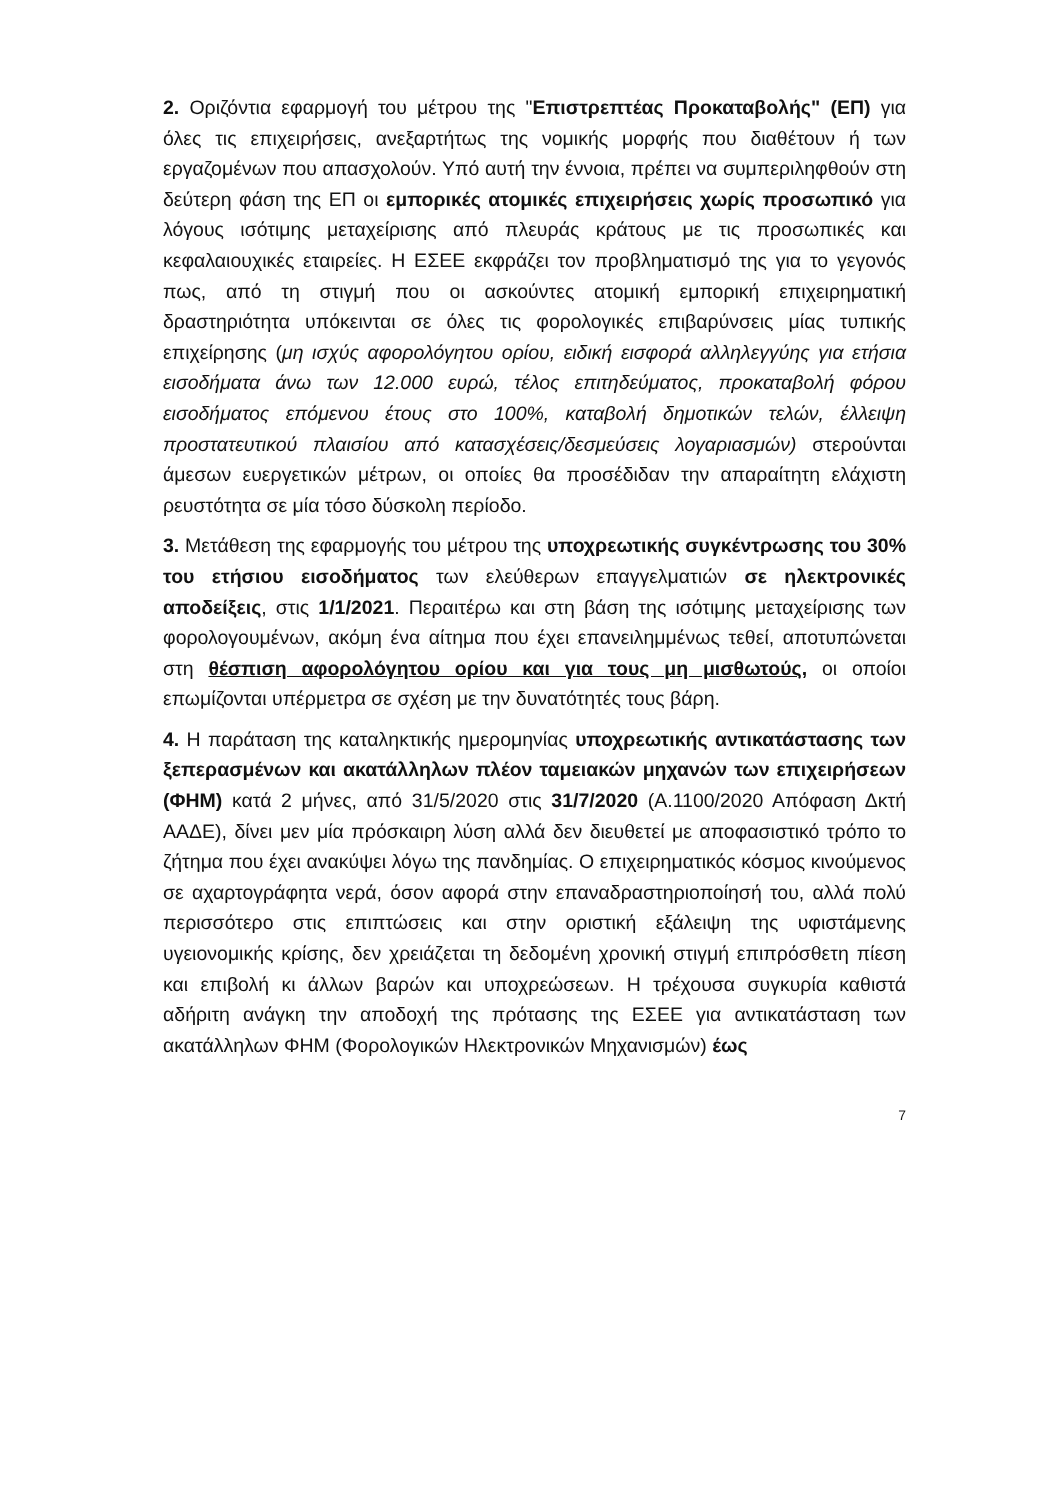2. Οριζόντια εφαρμογή του μέτρου της "Επιστρεπτέας Προκαταβολής" (ΕΠ) για όλες τις επιχειρήσεις, ανεξαρτήτως της νομικής μορφής που διαθέτουν ή των εργαζομένων που απασχολούν. Υπό αυτή την έννοια, πρέπει να συμπεριληφθούν στη δεύτερη φάση της ΕΠ οι εμπορικές ατομικές επιχειρήσεις χωρίς προσωπικό για λόγους ισότιμης μεταχείρισης από πλευράς κράτους με τις προσωπικές και κεφαλαιουχικές εταιρείες. Η ΕΣΕΕ εκφράζει τον προβληματισμό της για το γεγονός πως, από τη στιγμή που οι ασκούντες ατομική εμπορική επιχειρηματική δραστηριότητα υπόκεινται σε όλες τις φορολογικές επιβαρύνσεις μίας τυπικής επιχείρησης (μη ισχύς αφορολόγητου ορίου, ειδική εισφορά αλληλεγγύης για ετήσια εισοδήματα άνω των 12.000 ευρώ, τέλος επιτηδεύματος, προκαταβολή φόρου εισοδήματος επόμενου έτους στο 100%, καταβολή δημοτικών τελών, έλλειψη προστατευτικού πλαισίου από κατασχέσεις/δεσμεύσεις λογαριασμών) στερούνται άμεσων ευεργετικών μέτρων, οι οποίες θα προσέδιδαν την απαραίτητη ελάχιστη ρευστότητα σε μία τόσο δύσκολη περίοδο.
3. Μετάθεση της εφαρμογής του μέτρου της υποχρεωτικής συγκέντρωσης του 30% του ετήσιου εισοδήματος των ελεύθερων επαγγελματιών σε ηλεκτρονικές αποδείξεις, στις 1/1/2021. Περαιτέρω και στη βάση της ισότιμης μεταχείρισης των φορολογουμένων, ακόμη ένα αίτημα που έχει επανειλημμένως τεθεί, αποτυπώνεται στη θέσπιση αφορολόγητου ορίου και για τους μη μισθωτούς, οι οποίοι επωμίζονται υπέρμετρα σε σχέση με την δυνατότητές τους βάρη.
4. Η παράταση της καταληκτικής ημερομηνίας υποχρεωτικής αντικατάστασης των ξεπερασμένων και ακατάλληλων πλέον ταμειακών μηχανών των επιχειρήσεων (ΦΗΜ) κατά 2 μήνες, από 31/5/2020 στις 31/7/2020 (Α.1100/2020 Απόφαση Δκτή ΑΑΔΕ), δίνει μεν μία πρόσκαιρη λύση αλλά δεν διευθετεί με αποφασιστικό τρόπο το ζήτημα που έχει ανακύψει λόγω της πανδημίας. Ο επιχειρηματικός κόσμος κινούμενος σε αχαρτογράφητα νερά, όσον αφορά στην επαναδραστηριοποίησή του, αλλά πολύ περισσότερο στις επιπτώσεις και στην οριστική εξάλειψη της υφιστάμενης υγειονομικής κρίσης, δεν χρειάζεται τη δεδομένη χρονική στιγμή επιπρόσθετη πίεση και επιβολή κι άλλων βαρών και υποχρεώσεων. Η τρέχουσα συγκυρία καθιστά αδήριτη ανάγκη την αποδοχή της πρότασης της ΕΣΕΕ για αντικατάσταση των ακατάλληλων ΦΗΜ (Φορολογικών Ηλεκτρονικών Μηχανισμών) έως
7